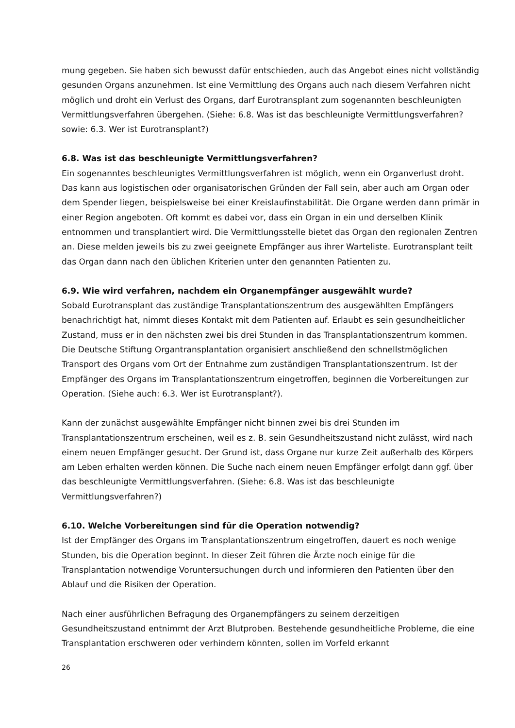mung gegeben. Sie haben sich bewusst dafür entschieden, auch das Angebot eines nicht vollständig gesunden Organs anzunehmen. Ist eine Vermittlung des Organs auch nach diesem Verfahren nicht möglich und droht ein Verlust des Organs, darf Eurotransplant zum sogenannten beschleunigten Vermittlungsverfahren übergehen. (Siehe: 6.8. Was ist das beschleunigte Vermittlungsverfahren? sowie: 6.3. Wer ist Eurotransplant?)
6.8. Was ist das beschleunigte Vermittlungsverfahren?
Ein sogenanntes beschleunigtes Vermittlungsverfahren ist möglich, wenn ein Organverlust droht. Das kann aus logistischen oder organisatorischen Gründen der Fall sein, aber auch am Organ oder dem Spender liegen, beispielsweise bei einer Kreislaufinstabilität. Die Organe werden dann primär in einer Region angeboten. Oft kommt es dabei vor, dass ein Organ in ein und derselben Klinik entnommen und transplantiert wird. Die Vermittlungsstelle bietet das Organ den regionalen Zentren an. Diese melden jeweils bis zu zwei geeignete Empfänger aus ihrer Warteliste. Eurotransplant teilt das Organ dann nach den üblichen Kriterien unter den genannten Patienten zu.
6.9. Wie wird verfahren, nachdem ein Organempfänger ausgewählt wurde?
Sobald Eurotransplant das zuständige Transplantationszentrum des ausgewählten Empfängers benachrichtigt hat, nimmt dieses Kontakt mit dem Patienten auf. Erlaubt es sein gesundheitlicher Zustand, muss er in den nächsten zwei bis drei Stunden in das Transplantationszentrum kommen. Die Deutsche Stiftung Organtransplantation organisiert anschließend den schnellstmöglichen Transport des Organs vom Ort der Entnahme zum zuständigen Transplantationszentrum. Ist der Empfänger des Organs im Transplantationszentrum eingetroffen, beginnen die Vorbereitungen zur Operation. (Siehe auch: 6.3. Wer ist Eurotransplant?).
Kann der zunächst ausgewählte Empfänger nicht binnen zwei bis drei Stunden im Transplantationszentrum erscheinen, weil es z. B. sein Gesundheitszustand nicht zulässt, wird nach einem neuen Empfänger gesucht. Der Grund ist, dass Organe nur kurze Zeit außerhalb des Körpers am Leben erhalten werden können. Die Suche nach einem neuen Empfänger erfolgt dann ggf. über das beschleunigte Vermittlungsverfahren. (Siehe: 6.8. Was ist das beschleunigte Vermittlungsverfahren?)
6.10. Welche Vorbereitungen sind für die Operation notwendig?
Ist der Empfänger des Organs im Transplantationszentrum eingetroffen, dauert es noch wenige Stunden, bis die Operation beginnt. In dieser Zeit führen die Ärzte noch einige für die Transplantation notwendige Voruntersuchungen durch und informieren den Patienten über den Ablauf und die Risiken der Operation.
Nach einer ausführlichen Befragung des Organempfängers zu seinem derzeitigen Gesundheitszustand entnimmt der Arzt Blutproben. Bestehende gesundheitliche Probleme, die eine Transplantation erschweren oder verhindern könnten, sollen im Vorfeld erkannt
26